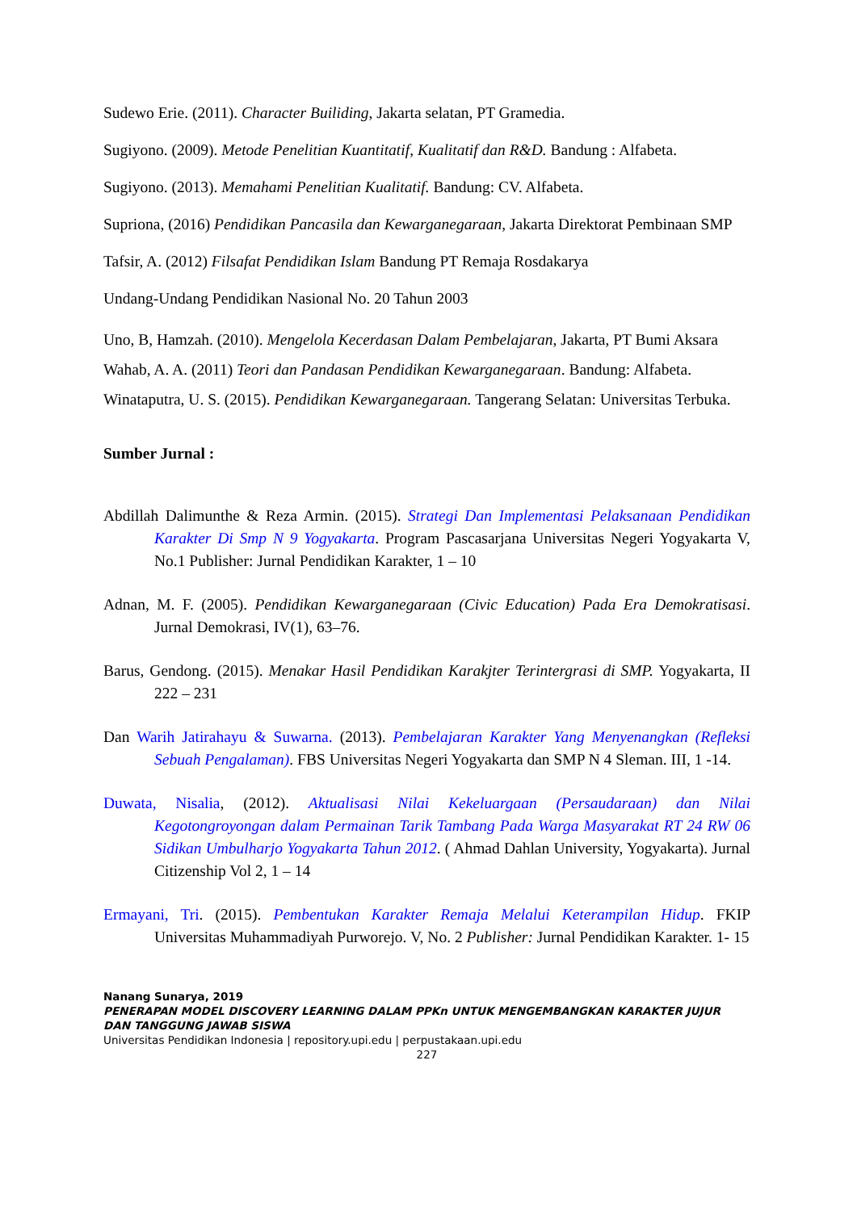Sudewo Erie. (2011). Character Builiding, Jakarta selatan, PT Gramedia.
Sugiyono. (2009). Metode Penelitian Kuantitatif, Kualitatif dan R&D. Bandung : Alfabeta.
Sugiyono. (2013). Memahami Penelitian Kualitatif. Bandung: CV. Alfabeta.
Supriona, (2016) Pendidikan Pancasila dan Kewarganegaraan, Jakarta Direktorat Pembinaan SMP
Tafsir, A. (2012) Filsafat Pendidikan Islam Bandung PT Remaja Rosdakarya
Undang-Undang Pendidikan Nasional No. 20 Tahun 2003
Uno, B, Hamzah. (2010). Mengelola Kecerdasan Dalam Pembelajaran, Jakarta, PT Bumi Aksara
Wahab, A. A. (2011) Teori dan Pandasan Pendidikan Kewarganegaraan. Bandung: Alfabeta.
Winataputra, U. S. (2015). Pendidikan Kewarganegaraan. Tangerang Selatan: Universitas Terbuka.
Sumber Jurnal :
Abdillah Dalimunthe & Reza Armin. (2015). Strategi Dan Implementasi Pelaksanaan Pendidikan Karakter Di Smp N 9 Yogyakarta. Program Pascasarjana Universitas Negeri Yogyakarta V, No.1 Publisher: Jurnal Pendidikan Karakter, 1 – 10
Adnan, M. F. (2005). Pendidikan Kewarganegaraan (Civic Education) Pada Era Demokratisasi. Jurnal Demokrasi, IV(1), 63–76.
Barus, Gendong. (2015). Menakar Hasil Pendidikan Karakjter Terintergrasi di SMP. Yogyakarta, II 222 – 231
Dan Warih Jatirahayu & Suwarna. (2013). Pembelajaran Karakter Yang Menyenangkan (Refleksi Sebuah Pengalaman). FBS Universitas Negeri Yogyakarta dan SMP N 4 Sleman. III, 1 -14.
Duwata, Nisalia, (2012). Aktualisasi Nilai Kekeluargaan (Persaudaraan) dan Nilai Kegotongroyongan dalam Permainan Tarik Tambang Pada Warga Masyarakat RT 24 RW 06 Sidikan Umbulharjo Yogyakarta Tahun 2012. ( Ahmad Dahlan University, Yogyakarta). Jurnal Citizenship Vol 2, 1 – 14
Ermayani, Tri. (2015). Pembentukan Karakter Remaja Melalui Keterampilan Hidup. FKIP Universitas Muhammadiyah Purworejo. V, No. 2 Publisher: Jurnal Pendidikan Karakter. 1- 15
Nanang Sunarya, 2019
PENERAPAN MODEL DISCOVERY LEARNING DALAM PPKn UNTUK MENGEMBANGKAN KARAKTER JUJUR DAN TANGGUNG JAWAB SISWA
Universitas Pendidikan Indonesia | repository.upi.edu | perpustakaan.upi.edu
227